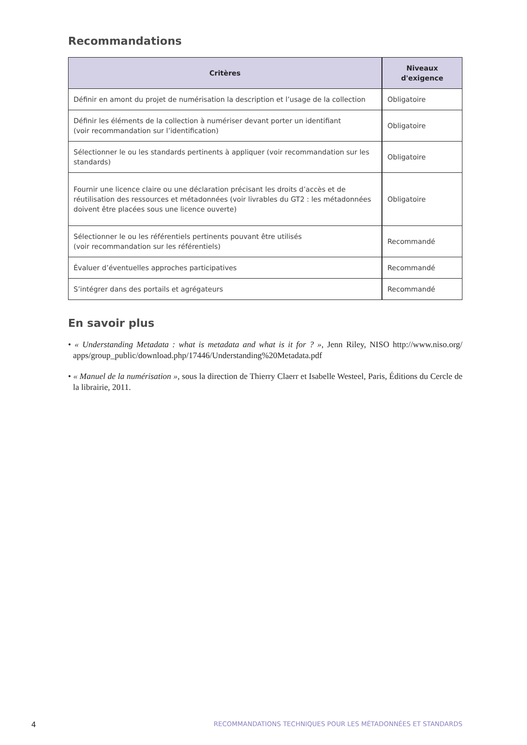Recommandations
| Critères | Niveaux d'exigence |
| --- | --- |
| Définir en amont du projet de numérisation la description et l’usage de la collection | Obligatoire |
| Définir les éléments de la collection à numériser devant porter un identifiant (voir recommandation sur l’identification) | Obligatoire |
| Sélectionner le ou les standards pertinents à appliquer (voir recommandation sur les standards) | Obligatoire |
| Fournir une licence claire ou une déclaration précisant les droits d’accès et de réutilisation des ressources et métadonnées (voir livrables du GT2 : les métadonnées doivent être placées sous une licence ouverte) | Obligatoire |
| Sélectionner le ou les référentiels pertinents pouvant être utilisés (voir recommandation sur les référentiels) | Recommandé |
| Évaluer d’éventuelles approches participatives | Recommandé |
| S’intégrer dans des portails et agrégateurs | Recommandé |
En savoir plus
• « Understanding Metadata : what is metadata and what is it for ? », Jenn Riley, NISO http://www.niso.org/ apps/group_public/download.php/17446/Understanding%20Metadata.pdf
• « Manuel de la numérisation », sous la direction de Thierry Claerr et Isabelle Westeel, Paris, Éditions du Cercle de la librairie, 2011.
4 RECOMMANDATIONS TECHNIQUES POUR LES MÉTADONNÉES ET STANDARDS